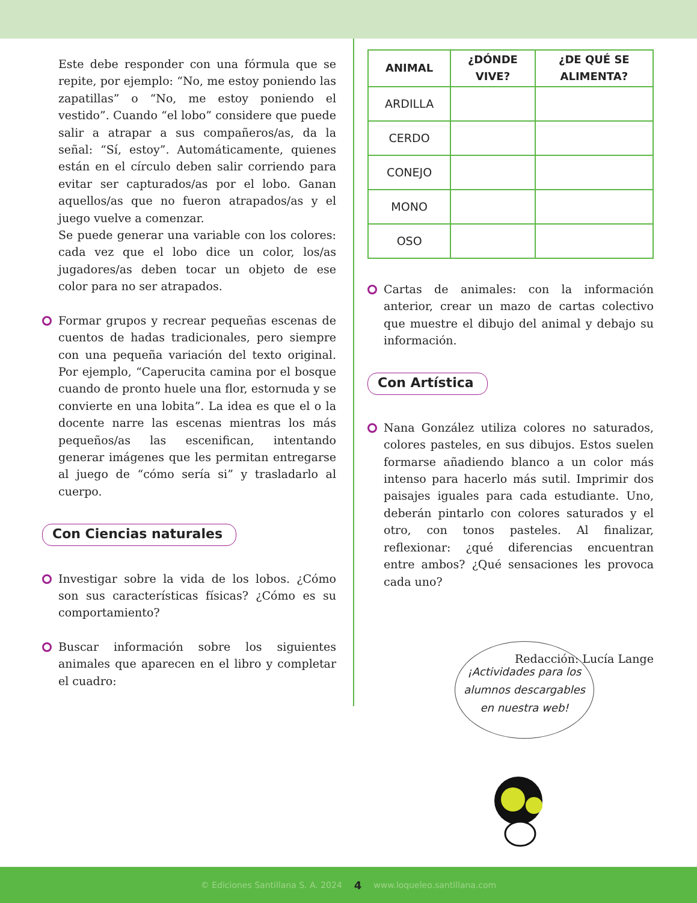Este debe responder con una fórmula que se repite, por ejemplo: “No, me estoy poniendo las zapatillas” o “No, me estoy poniendo el vestido”. Cuando “el lobo” considere que puede salir a atrapar a sus compañeros/as, da la señal: “Sí, estoy”. Automáticamente, quienes están en el círculo deben salir corriendo para evitar ser capturados/as por el lobo. Ganan aquellos/as que no fueron atrapados/as y el juego vuelve a comenzar.
Se puede generar una variable con los colores: cada vez que el lobo dice un color, los/as jugadores/as deben tocar un objeto de ese color para no ser atrapados.
Formar grupos y recrear pequeñas escenas de cuentos de hadas tradicionales, pero siempre con una pequeña variación del texto original. Por ejemplo, “Caperucita camina por el bosque cuando de pronto huele una flor, estornuda y se convierte en una lobita”. La idea es que el o la docente narre las escenas mientras los más pequeños/as las escenifican, intentando generar imágenes que les permitan entregarse al juego de “cómo sería si” y trasladarlo al cuerpo.
Con Ciencias naturales
Investigar sobre la vida de los lobos. ¿Cómo son sus características físicas? ¿Cómo es su comportamiento?
Buscar información sobre los siguientes animales que aparecen en el libro y completar el cuadro:
| ANIMAL | ¿DÓNDE VIVE? | ¿DE QUÉ SE ALIMENTA? |
| --- | --- | --- |
| ARDILLA | | |
| CERDO | | |
| CONEJO | | |
| MONO | | |
| OSO | | |
Cartas de animales: con la información anterior, crear un mazo de cartas colectivo que muestre el dibujo del animal y debajo su información.
Con Artística
Nana González utiliza colores no saturados, colores pasteles, en sus dibujos. Estos suelen formarse añadiendo blanco a un color más intenso para hacerlo más sutil. Imprimir dos paisajes iguales para cada estudiante. Uno, deberán pintarlo con colores saturados y el otro, con tonos pasteles. Al finalizar, reflexionar: ¿qué diferencias encuentran entre ambos? ¿Qué sensaciones les provoca cada uno?
Redacción: Lucía Lange
¡Actividades para los
alumnos descargables
en nuestra web!
© Ediciones Santillana S. A. 2024 4 www.loqueleo.santillana.com